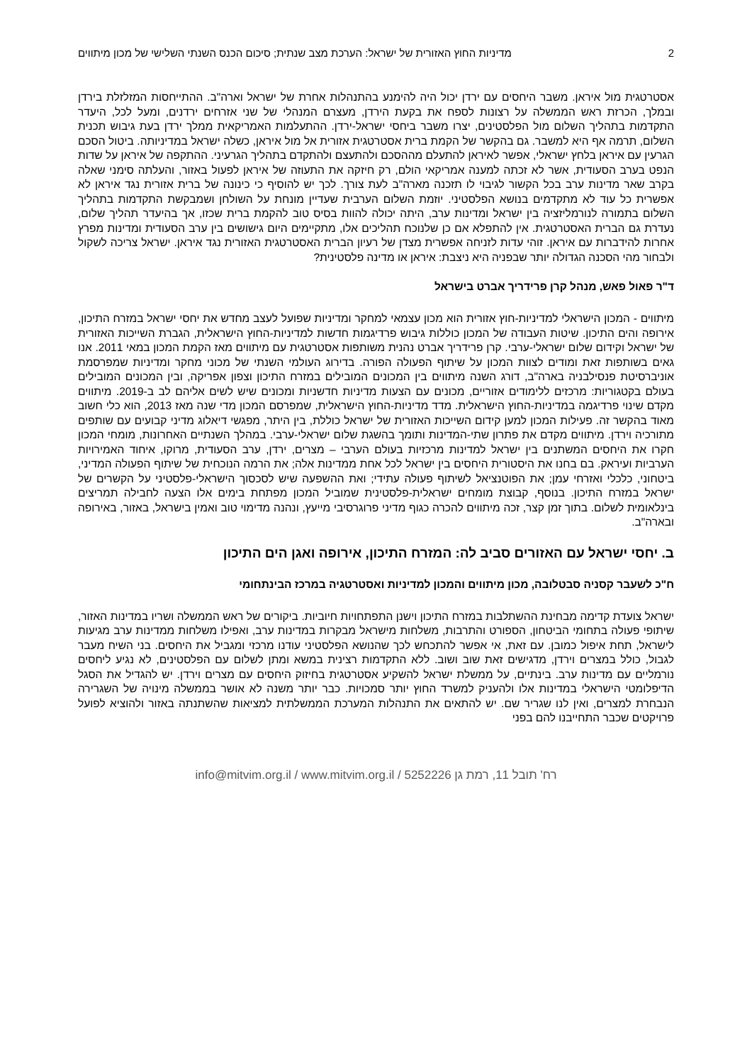2 מדיניות החוץ האזורית של ישראל: הערכת מצב שנתית; סיכום הכנס השנתי השלישי של מכון מיתווים
אסטרטגית מול איראן. משבר היחסים עם ירדן יכול היה להימנע בהתנהלות אחרת של ישראל וארה"ב. ההתייחסות המזלזלת בירדן ובמלך, הכרזת ראש הממשלה על רצונות לספח את בקעת הירדן, מעצרם המנהלי של שני אזרחים ירדנים, ומעל לכל, היעדר התקדמות בתהליך השלום מול הפלסטינים, יצרו משבר ביחסי ישראל-ירדן. ההתעלמות האמריקאית ממלך ירדן בעת גיבוש תכנית השלום, תרמה אף היא למשבר. גם בהקשר של הקמת ברית אסטרטגית אזורית אל מול איראן, כשלה ישראל במדיניותה. ביטול הסכם הגרעין עם איראן בלחץ ישראלי, אפשר לאיראן להתעלם מההסכם ולהתעצם ולהתקדם בתהליך הגרעיני. ההתקפה של איראן על שדות הנפט בערב הסעודית, אשר לא זכתה למענה אמריקאי הולם, רק חיזקה את התעוזה של איראן לפעול באזור, והעלתה סימני שאלה בקרב שאר מדינות ערב בכל הקשור לגיבוי לו תזכנה מארה"ב לעת צורך. לכך יש להוסיף כי כינונה של ברית אזורית נגד איראן לא אפשרית כל עוד לא מתקדמים בנושא הפלסטיני. יוזמת השלום הערבית שעדיין מונחת על השולחן ושמבקשת התקדמות בתהליך השלום בתמורה לנורמליזציה בין ישראל ומדינות ערב, היתה יכולה להוות בסיס טוב להקמת ברית שכזו, אך בהיעדר תהליך שלום, נעדרת גם הברית האסטרטגית. אין להתפלא אם כן שלנוכח תהליכים אלו, מתקיימים היום גישושים בין ערב הסעודית ומדינות מפרץ אחרות להידברות עם איראן. זוהי עדות לזניחה אפשרית מצדן של רעיון הברית האסטרטגית האזורית נגד איראן. ישראל צריכה לשקול ולבחור מהי הסכנה הגדולה יותר שבפניה היא ניצבת: איראן או מדינה פלסטינית?
ד"ר פאול פאש, מנהל קרן פרידריך אברט בישראל
מיתווים - המכון הישראלי למדיניות-חוץ אזורית הוא מכון עצמאי למחקר ומדיניות שפועל לעצב מחדש את יחסי ישראל במזרח התיכון, אירופה והים התיכון. שיטות העבודה של המכון כוללות גיבוש פרדיגמות חדשות למדיניות-החוץ הישראלית, הגברת השייכות האזורית של ישראל וקידום שלום ישראלי-ערבי. קרן פרידריך אברט נהנית משותפות אסטרטגית עם מיתווים מאז הקמת המכון במאי 2011. אנו גאים בשותפות זאת ומודים לצוות המכון על שיתוף הפעולה הפורה. בדירוג העולמי השנתי של מכוני מחקר ומדיניות שמפרסמת אוניברסיטת פנסילבניה בארה"ב, דורג השנה מיתווים בין המכונים המובילים במזרח התיכון וצפון אפריקה, ובין המכונים המובילים בעולם בקטגוריות: מרכזים ללימודים אזוריים, מכונים עם הצעות מדיניות חדשניות ומכונים שיש לשים אליהם לב ב-2019. מיתווים מקדם שינוי פרדיגמה במדיניות-החוץ הישראלית. מדד מדיניות-החוץ הישראלית, שמפרסם המכון מדי שנה מאז 2013, הוא כלי חשוב מאוד בהקשר זה. פעילות המכון למען קידום השייכות האזורית של ישראל כוללת, בין היתר, מפגשי דיאלוג מדיני קבועים עם שותפים מתורכיה וירדן. מיתווים מקדם את פתרון שתי-המדינות ותומך בהשגת שלום ישראלי-ערבי. במהלך השנתיים האחרונות, מומחי המכון חקרו את היחסים המשתנים בין ישראל למדינות מרכזיות בעולם הערבי – מצרים, ירדן, ערב הסעודית, מרוקו, איחוד האמירויות הערביות ועיראק. בם בחנו את היסטורית היחסים בין ישראל לכל אחת ממדינות אלה; את הרמה הנוכחית של שיתוף הפעולה המדיני, ביטחוני, כלכלי ואזרחי עמן; את הפוטנציאל לשיתוף פעולה עתידי; ואת ההשפעה שיש לסכסוך הישראלי-פלסטיני על הקשרים של ישראל במזרח התיכון. בנוסף, קבוצת מומחים ישראלית-פלסטינית שמוביל המכון מפתחת בימים אלו הצעה לחבילה תמריצים בינלאומית לשלום. בתוך זמן קצר, זכה מיתווים להכרה כגוף מדיני פרוגרסיבי מייעץ, ונהנה מדימוי טוב ואמין בישראל, באזור, באירופה ובארה"ב.
ב. יחסי ישראל עם האזורים סביב לה: המזרח התיכון, אירופה ואגן הים התיכון
ח"כ לשעבר קסניה סבטלובה, מכון מיתווים והמכון למדיניות ואסטרטגיה במרכז הבינתחומי
ישראל צועדת קדימה מבחינת ההשתלבות במזרח התיכון וישנן התפתחויות חיוביות. ביקורים של ראש הממשלה ושריו במדינות האזור, שיתופי פעולה בתחומי הביטחון, הספורט והתרבות, משלחות מישראל מבקרות במדינות ערב, ואפילו משלחות ממדינות ערב מגיעות לישראל, תחת איפול כמובן. עם זאת, אי אפשר להתכחש לכך שהנושא הפלסטיני עודנו מרכזי ומגביל את היחסים. בני השיח מעבר לגבול, כולל במצרים וירדן, מדגישים זאת שוב ושוב. ללא התקדמות רצינית במשא ומתן לשלום עם הפלסטינים, לא נגיע ליחסים נורמליים עם מדינות ערב. בינתיים, על ממשלת ישראל להשקיע אסטרטגית בחיזוק היחסים עם מצרים וירדן. יש להגדיל את הסגל הדיפלומטי הישראלי במדינות אלו ולהעניק למשרד החוץ יותר סמכויות. כבר יותר משנה לא אושר בממשלה מינויה של השגרירה הנבחרת למצרים, ואין לנו שגריר שם. יש להתאים את התנהלות המערכת הממשלתית למציאות שהשתנתה באזור ולהוציא לפועל פרויקטים שכבר התחייבנו להם בפני
info@mitvim.org.il / www.mitvim.org.il / רח' תובל 11, רמת גן 5252226